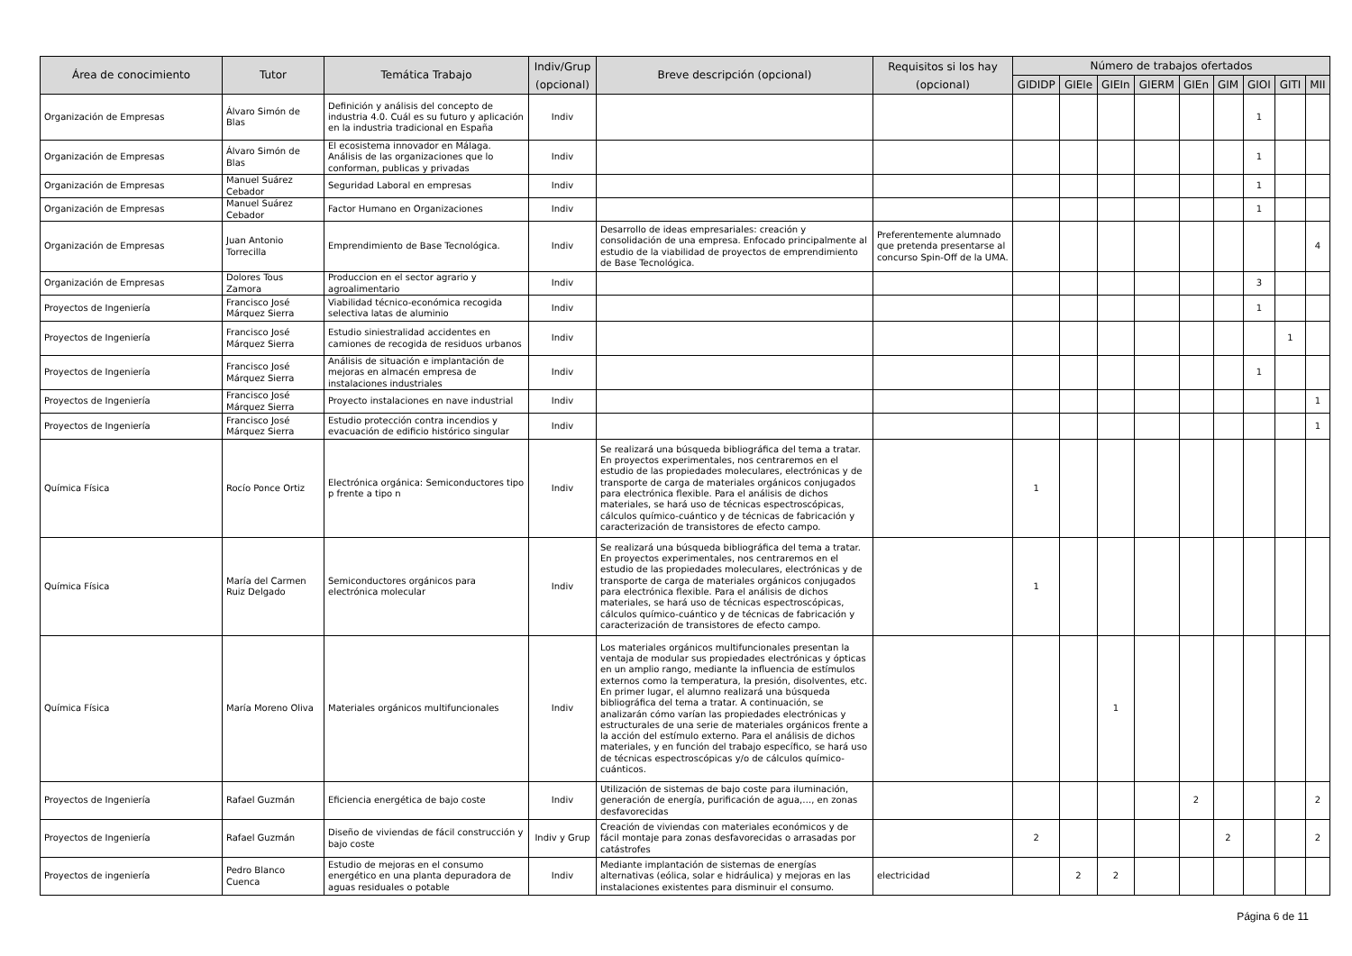| Área de conocimiento | Tutor | Temática Trabajo | Indiv/Grup (opcional) | Breve descripción (opcional) | Requisitos si los hay (opcional) | Número de trabajos ofertados | | | | | | | | |
| --- | --- | --- | --- | --- | --- | --- | --- | --- | --- | --- | --- | --- | --- | --- |
| | | | | | | GIDIDP | GIEle | GIEIn | GIERM | GIEn | GIM | GIOI | GITI | MII |
| Organización de Empresas | Álvaro Simón de Blas | Definición y análisis del concepto de industria 4.0. Cuál es su futuro y aplicación en la industria tradicional en España | Indiv | | | | | | | | | 1 | | |
| Organización de Empresas | Álvaro Simón de Blas | El ecosistema innovador en Málaga. Análisis de las organizaciones que lo conforman, publicas y privadas | Indiv | | | | | | | | | 1 | | |
| Organización de Empresas | Manuel Suárez Cebador | Seguridad Laboral en empresas | Indiv | | | | | | | | | 1 | | |
| Organización de Empresas | Manuel Suárez Cebador | Factor Humano en Organizaciones | Indiv | | | | | | | | | 1 | | |
| Organización de Empresas | Juan Antonio Torrecilla | Emprendimiento de Base Tecnológica. | Indiv | Desarrollo de ideas empresariales: creación y consolidación de una empresa. Enfocado principalmente al estudio de la viabilidad de proyectos de emprendimiento de Base Tecnológica. | Preferentemente alumnado que pretenda presentarse al concurso Spin-Off de la UMA. | | | | | | | | | 4 |
| Organización de Empresas | Dolores Tous Zamora | Produccion en el sector agrario y agroalimentario | Indiv | | | | | | | | | 3 | | |
| Proyectos de Ingeniería | Francisco José Márquez Sierra | Viabilidad técnico-económica recogida selectiva latas de aluminio | Indiv | | | | | | | | | 1 | | |
| Proyectos de Ingeniería | Francisco José Márquez Sierra | Estudio siniestralidad accidentes en camiones de recogida de residuos urbanos | Indiv | | | | | | | | | | 1 | |
| Proyectos de Ingeniería | Francisco José Márquez Sierra | Análisis de situación e implantación de mejoras en almacén empresa de instalaciones industriales | Indiv | | | | | | | | | 1 | | |
| Proyectos de Ingeniería | Francisco José Márquez Sierra | Proyecto instalaciones en nave industrial | Indiv | | | | | | | | | | | 1 |
| Proyectos de Ingeniería | Francisco José Márquez Sierra | Estudio protección contra incendios y evacuación de edificio histórico singular | Indiv | | | | | | | | | | | 1 |
| Química Física | Rocío Ponce Ortiz | Electrónica orgánica: Semiconductores tipo p frente a tipo n | Indiv | Se realizará una búsqueda bibliográfica del tema a tratar. En proyectos experimentales, nos centraremos en el estudio de las propiedades moleculares, electrónicas y de transporte de carga de materiales orgánicos conjugados para electrónica flexible. Para el análisis de dichos materiales, se hará uso de técnicas espectroscópicas, cálculos químico-cuántico y de técnicas de fabricación y caracterización de transistores de efecto campo. | | 1 | | | | | | | | |
| Química Física | María del Carmen Ruiz Delgado | Semiconductores orgánicos para electrónica molecular | Indiv | Se realizará una búsqueda bibliográfica del tema a tratar. En proyectos experimentales, nos centraremos en el estudio de las propiedades moleculares, electrónicas y de transporte de carga de materiales orgánicos conjugados para electrónica flexible. Para el análisis de dichos materiales, se hará uso de técnicas espectroscópicas, cálculos químico-cuántico y de técnicas de fabricación y caracterización de transistores de efecto campo. | | 1 | | | | | | | | |
| Química Física | María Moreno Oliva | Materiales orgánicos multifuncionales | Indiv | Los materiales orgánicos multifuncionales presentan la ventaja de modular sus propiedades electrónicas y ópticas en un amplio rango, mediante la influencia de estímulos externos como la temperatura, la presión, disolventes, etc. En primer lugar, el alumno realizará una búsqueda bibliográfica del tema a tratar. A continuación, se analizarán cómo varían las propiedades electrónicas y estructurales de una serie de materiales orgánicos frente a la acción del estímulo externo. Para el análisis de dichos materiales, y en función del trabajo específico, se hará uso de técnicas espectroscópicas y/o de cálculos químico-cuánticos. | | | | 1 | | | | | | |
| Proyectos de Ingeniería | Rafael Guzmán | Eficiencia energética de bajo coste | Indiv | Utilización de sistemas de bajo coste para iluminación, generación de energía, purificación de agua,…, en zonas desfavorecidas | | | | | | 2 | | | | 2 |
| Proyectos de Ingeniería | Rafael Guzmán | Diseño de viviendas de fácil construcción y bajo coste | Indiv y Grup | Creación de viviendas con materiales económicos y de fácil montaje para zonas desfavorecidas o arrasadas por catástrofes | | 2 | | | | | 2 | | | 2 |
| Proyectos de ingeniería | Pedro Blanco Cuenca | Estudio de mejoras en el consumo energético en una planta depuradora de aguas residuales o potable | Indiv | Mediante implantación de sistemas de energías alternativas (eólica, solar e hidráulica) y mejoras en las instalaciones existentes para disminuir el consumo. | electricidad | | 2 | 2 | | | | | | |
Página 6 de 11